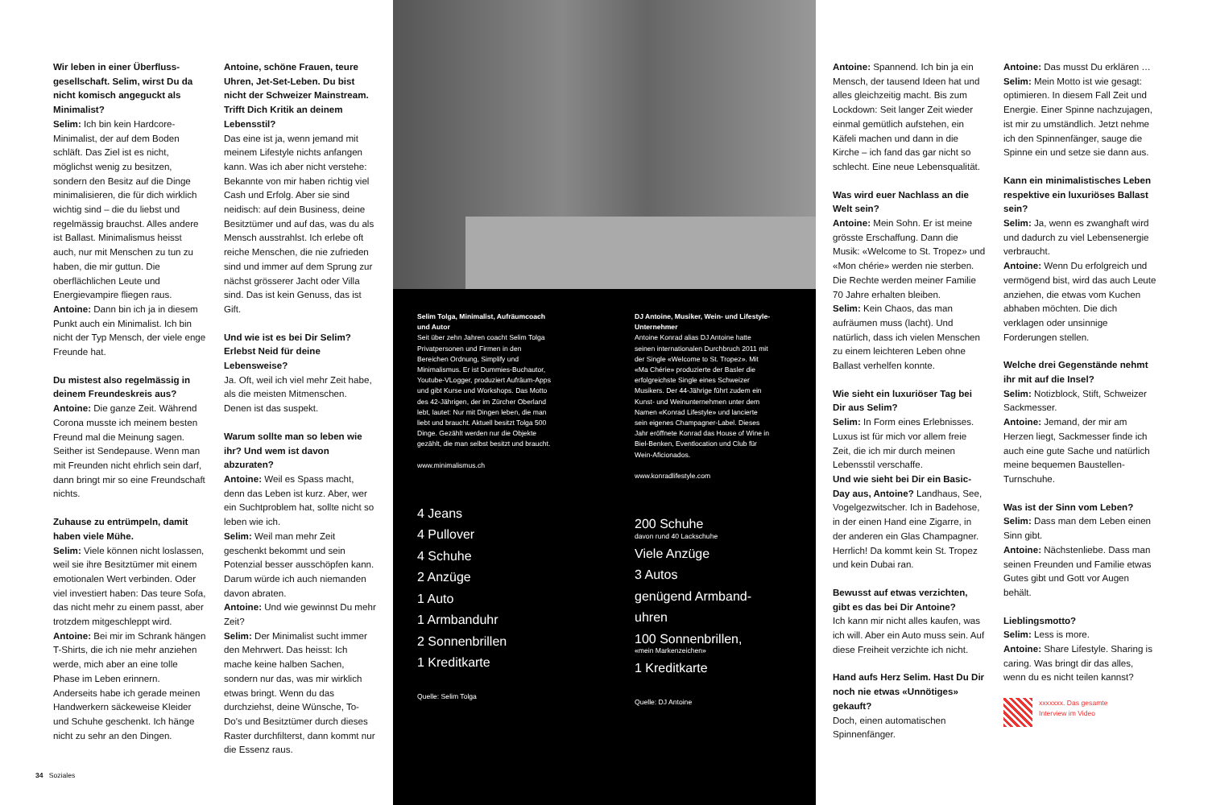Wir leben in einer Überfluss­gesellschaft. Selim, wirst Du da nicht komisch angeguckt als Minimalist?
Selim: Ich bin kein Hardcore-Minimalist, der auf dem Boden schläft. Das Ziel ist es nicht, möglichst wenig zu besitzen, sondern den Besitz auf die Dinge minimalisieren, die für dich wirklich wichtig sind – die du liebst und regelmässig brauchst. Alles andere ist Ballast. Minimalismus heisst auch, nur mit Menschen zu tun zu haben, die mir guttun. Die oberflächlichen Leute und Energievampire fliegen raus.
Antoine: Dann bin ich ja in diesem Punkt auch ein Minimalist. Ich bin nicht der Typ Mensch, der viele enge Freunde hat.
Du mistest also regelmässig in deinem Freundeskreis aus?
Antoine: Die ganze Zeit. Während Corona musste ich meinem besten Freund mal die Meinung sagen. Seither ist Sendepause. Wenn man mit Freunden nicht ehrlich sein darf, dann bringt mir so eine Freundschaft nichts.
Zuhause zu entrümpeln, damit haben viele Mühe.
Selim: Viele können nicht loslassen, weil sie ihre Besitztümer mit einem emotionalen Wert verbinden. Oder viel investiert haben: Das teure Sofa, das nicht mehr zu einem passt, aber trotzdem mitgeschleppt wird.
Antoine: Bei mir im Schrank hängen T-Shirts, die ich nie mehr anziehen werde, mich aber an eine tolle Phase im Leben erinnern.
Anderseits habe ich gerade meinen Handwerkern säckeweise Kleider und Schuhe geschenkt. Ich hänge nicht zu sehr an den Dingen.
Antoine, schöne Frauen, teure Uhren, Jet-Set-Leben. Du bist nicht der Schweizer Mainstream. Trifft Dich Kritik an deinem Lebensstil?
Das eine ist ja, wenn jemand mit meinem Lifestyle nichts anfangen kann. Was ich aber nicht verstehe: Bekannte von mir haben richtig viel Cash und Erfolg. Aber sie sind neidisch: auf dein Business, deine Besitztümer und auf das, was du als Mensch ausstrahlst. Ich erlebe oft reiche Menschen, die nie zufrieden sind und immer auf dem Sprung zur nächst grösserer Jacht oder Villa sind. Das ist kein Genuss, das ist Gift.
Und wie ist es bei Dir Selim? Erlebst Neid für deine Lebensweise?
Ja. Oft, weil ich viel mehr Zeit habe, als die meisten Mitmenschen. Denen ist das suspekt.
Warum sollte man so leben wie ihr? Und wem ist davon abzuraten?
Antoine: Weil es Spass macht, denn das Leben ist kurz. Aber, wer ein Suchtproblem hat, sollte nicht so leben wie ich.
Selim: Weil man mehr Zeit geschenkt bekommt und sein Potenzial besser ausschöpfen kann. Darum würde ich auch niemanden davon abraten.
Antoine: Und wie gewinnst Du mehr Zeit?
Selim: Der Minimalist sucht immer den Mehrwert. Das heisst: Ich mache keine halben Sachen, sondern nur das, was mir wirklich etwas bringt. Wenn du das durchziehst, deine Wünsche, To-Do's und Besitztümer durch dieses Raster durchfilterst, dann kommt nur die Essenz raus.
34 Soziales
Selim Tolga, Minimalist, Aufräumcoach und Autor
Seit über zehn Jahren coacht Selim Tolga Privatpersonen und Firmen in den Bereichen Ordnung, Simplify und Minimalismus. Er ist Dummies-Buchautor, Youtube-VLogger, produziert Aufräum-Apps und gibt Kurse und Workshops. Das Motto des 42-Jährigen, der im Zürcher Oberland lebt, lautet: Nur mit Dingen leben, die man liebt und braucht. Aktuell besitzt Tolga 500 Dinge. Gezählt werden nur die Objekte gezählt, die man selbst besitzt und braucht.
www.minimalismus.ch
4 Jeans
4 Pullover
4 Schuhe
2 Anzüge
1 Auto
1 Armbanduhr
2 Sonnenbrillen
1 Kreditkarte
Quelle: Selim Tolga
DJ Antoine, Musiker, Wein- und Lifestyle-Unternehmer
Antoine Konrad alias DJ Antoine hatte seinen internationalen Durchbruch 2011 mit der Single «Welcome to St. Tropez». Mit «Ma Chérie» produzierte der Basler die erfolgreichste Single eines Schweizer Musikers. Der 44-Jährige führt zudem ein Kunst- und Weinunternehmen unter dem Namen «Konrad Lifestyle» und lancierte sein eigenes Champagner-Label. Dieses Jahr eröffnete Konrad das House of Wine in Biel-Benken, Eventlocation und Club für Wein-Aficionados.
www.konradlifestyle.com
200 Schuhe
davon rund 40 Lackschuhe
Viele Anzüge
3 Autos
genügend Armband­uhren
100 Sonnenbrillen,
«mein Markenzeichen»
1 Kreditkarte
Quelle: DJ Antoine
Antoine: Spannend. Ich bin ja ein Mensch, der tausend Ideen hat und alles gleichzeitig macht. Bis zum Lockdown: Seit langer Zeit wieder einmal gemütlich aufstehen, ein Käfeli machen und dann in die Kirche – ich fand das gar nicht so schlecht. Eine neue Lebensqualität.
Was wird euer Nachlass an die Welt sein?
Antoine: Mein Sohn. Er ist meine grösste Erschaffung. Dann die Musik: «Welcome to St. Tropez» und «Mon chérie» werden nie sterben. Die Rechte werden meiner Familie 70 Jahre erhalten bleiben.
Selim: Kein Chaos, das man aufräumen muss (lacht). Und natürlich, dass ich vielen Menschen zu einem leichteren Leben ohne Ballast verhelfen konnte.
Wie sieht ein luxuriöser Tag bei Dir aus Selim?
Selim: In Form eines Erlebnisses. Luxus ist für mich vor allem freie Zeit, die ich mir durch meinen Lebensstil verschaffe.
Und wie sieht bei Dir ein Basic-Day aus, Antoine? Landhaus, See, Vogelgezwitscher. Ich in Badehose, in der einen Hand eine Zigarre, in der anderen ein Glas Champagner. Herrlich! Da kommt kein St. Tropez und kein Dubai ran.
Bewusst auf etwas verzichten, gibt es das bei Dir Antoine?
Ich kann mir nicht alles kaufen, was ich will. Aber ein Auto muss sein. Auf diese Freiheit verzichte ich nicht.
Hand aufs Herz Selim. Hast Du Dir noch nie etwas «Unnötiges» gekauft?
Doch, einen automatischen Spinnenfänger.
Antoine: Das musst Du erklären …
Selim: Mein Motto ist wie gesagt: optimieren. In diesem Fall Zeit und Energie. Einer Spinne nachzujagen, ist mir zu umständlich. Jetzt nehme ich den Spinnenfänger, sauge die Spinne ein und setze sie dann aus.
Kann ein minimalistisches Leben respektive ein luxuriöses Ballast sein?
Selim: Ja, wenn es zwanghaft wird und dadurch zu viel Lebensenergie verbraucht.
Antoine: Wenn Du erfolgreich und vermögend bist, wird das auch Leute anziehen, die etwas vom Kuchen abhaben möchten. Die dich verklagen oder unsinnige Forderungen stellen.
Welche drei Gegenstände nehmt ihr mit auf die Insel?
Selim: Notizblock, Stift, Schweizer Sackmesser.
Antoine: Jemand, der mir am Herzen liegt, Sackmesser finde ich auch eine gute Sache und natürlich meine bequemen Baustellen-Turnschuhe.
Was ist der Sinn vom Leben?
Selim: Dass man dem Leben einen Sinn gibt.
Antoine: Nächstenliebe. Dass man seinen Freunden und Familie etwas Gutes gibt und Gott vor Augen behält.
Lieblingsmotto?
Selim: Less is more.
Antoine: Share Lifestyle. Sharing is caring. Was bringt dir das alles, wenn du es nicht teilen kannst?
xxxxxxx. Das gesamte
Interview im Video